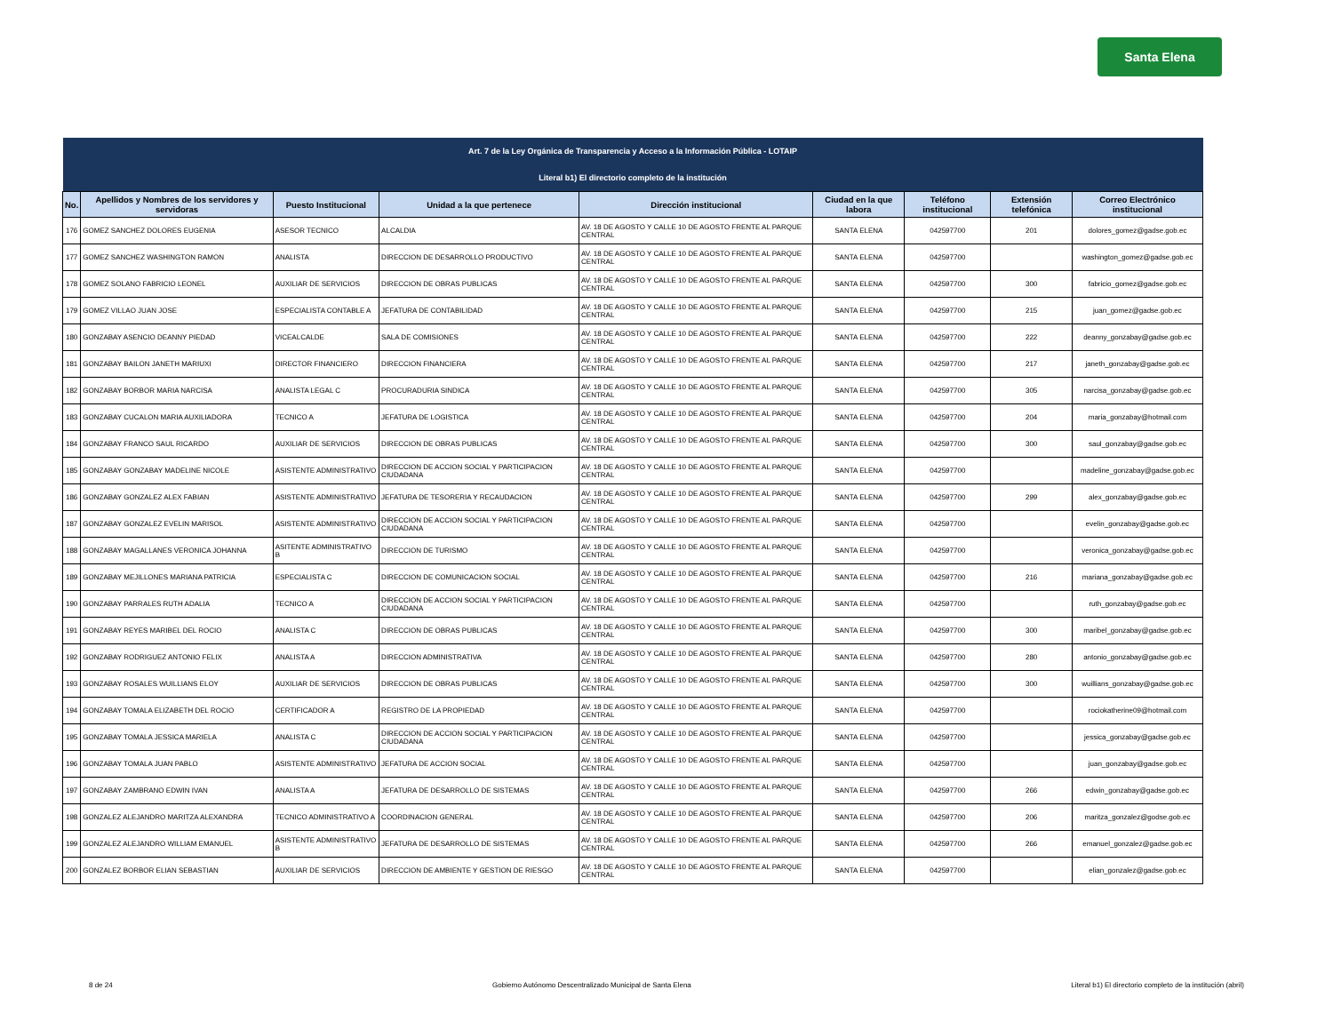Santa Elena
| Art. 7 de la Ley Orgánica de Transparencia y Acceso a la Información Pública - LOTAIP | | | | | | | | |
| --- | --- | --- | --- | --- | --- | --- | --- | --- |
| Literal b1) El directorio completo de la institución | | | | | | | | |
| No. | Apellidos y Nombres de los servidores y servidoras | Puesto Institucional | Unidad a la que pertenece | Dirección institucional | Ciudad en la que labora | Teléfono institucional | Extensión telefónica | Correo Electrónico institucional |
| 176 | GOMEZ SANCHEZ DOLORES EUGENIA | ASESOR TECNICO | ALCALDIA | AV. 18 DE AGOSTO Y CALLE 10 DE AGOSTO FRENTE AL PARQUE CENTRAL | SANTA ELENA | 042597700 | 201 | dolores_gomez@gadse.gob.ec |
| 177 | GOMEZ SANCHEZ WASHINGTON RAMON | ANALISTA | DIRECCION DE DESARROLLO PRODUCTIVO | AV. 18 DE AGOSTO Y CALLE 10 DE AGOSTO FRENTE AL PARQUE CENTRAL | SANTA ELENA | 042597700 | | washington_gomez@gadse.gob.ec |
| 178 | GOMEZ SOLANO FABRICIO LEONEL | AUXILIAR DE SERVICIOS | DIRECCION DE OBRAS PUBLICAS | AV. 18 DE AGOSTO Y CALLE 10 DE AGOSTO FRENTE AL PARQUE CENTRAL | SANTA ELENA | 042597700 | 300 | fabricio_gomez@gadse.gob.ec |
| 179 | GOMEZ VILLAO JUAN JOSE | ESPECIALISTA CONTABLE A | JEFATURA DE CONTABILIDAD | AV. 18 DE AGOSTO Y CALLE 10 DE AGOSTO FRENTE AL PARQUE CENTRAL | SANTA ELENA | 042597700 | 215 | juan_gomez@gadse.gob.ec |
| 180 | GONZABAY ASENCIO DEANNY PIEDAD | VICEALCALDE | SALA DE COMISIONES | AV. 18 DE AGOSTO Y CALLE 10 DE AGOSTO FRENTE AL PARQUE CENTRAL | SANTA ELENA | 042597700 | 222 | deanny_gonzabay@gadse.gob.ec |
| 181 | GONZABAY BAILON JANETH MARIUXI | DIRECTOR FINANCIERO | DIRECCION FINANCIERA | AV. 18 DE AGOSTO Y CALLE 10 DE AGOSTO FRENTE AL PARQUE CENTRAL | SANTA ELENA | 042597700 | 217 | janeth_gonzabay@gadse.gob.ec |
| 182 | GONZABAY BORBOR MARIA NARCISA | ANALISTA LEGAL C | PROCURADURIA SINDICA | AV. 18 DE AGOSTO Y CALLE 10 DE AGOSTO FRENTE AL PARQUE CENTRAL | SANTA ELENA | 042597700 | 305 | narcisa_gonzabay@gadse.gob.ec |
| 183 | GONZABAY CUCALON MARIA AUXILIADORA | TECNICO A | JEFATURA DE LOGISTICA | AV. 18 DE AGOSTO Y CALLE 10 DE AGOSTO FRENTE AL PARQUE CENTRAL | SANTA ELENA | 042597700 | 204 | maria_gonzabay@hotmail.com |
| 184 | GONZABAY FRANCO SAUL RICARDO | AUXILIAR DE SERVICIOS | DIRECCION DE OBRAS PUBLICAS | AV. 18 DE AGOSTO Y CALLE 10 DE AGOSTO FRENTE AL PARQUE CENTRAL | SANTA ELENA | 042597700 | 300 | saul_gonzabay@gadse.gob.ec |
| 185 | GONZABAY GONZABAY MADELINE NICOLE | ASISTENTE ADMINISTRATIVO | DIRECCION DE ACCION SOCIAL Y PARTICIPACION CIUDADANA | AV. 18 DE AGOSTO Y CALLE 10 DE AGOSTO FRENTE AL PARQUE CENTRAL | SANTA ELENA | 042597700 | | madeline_gonzabay@gadse.gob.ec |
| 186 | GONZABAY GONZALEZ ALEX FABIAN | ASISTENTE ADMINISTRATIVO | JEFATURA DE TESORERIA Y RECAUDACION | AV. 18 DE AGOSTO Y CALLE 10 DE AGOSTO FRENTE AL PARQUE CENTRAL | SANTA ELENA | 042597700 | 299 | alex_gonzabay@gadse.gob.ec |
| 187 | GONZABAY GONZALEZ EVELIN MARISOL | ASISTENTE ADMINISTRATIVO | DIRECCION DE ACCION SOCIAL Y PARTICIPACION CIUDADANA | AV. 18 DE AGOSTO Y CALLE 10 DE AGOSTO FRENTE AL PARQUE CENTRAL | SANTA ELENA | 042597700 | | evelin_gonzabay@gadse.gob.ec |
| 188 | GONZABAY MAGALLANES VERONICA JOHANNA | ASITENTE ADMINISTRATIVO B | DIRECCION DE TURISMO | AV. 18 DE AGOSTO Y CALLE 10 DE AGOSTO FRENTE AL PARQUE CENTRAL | SANTA ELENA | 042597700 | | veronica_gonzabay@gadse.gob.ec |
| 189 | GONZABAY MEJILLONES MARIANA PATRICIA | ESPECIALISTA C | DIRECCION DE COMUNICACION SOCIAL | AV. 18 DE AGOSTO Y CALLE 10 DE AGOSTO FRENTE AL PARQUE CENTRAL | SANTA ELENA | 042597700 | 216 | mariana_gonzabay@gadse.gob.ec |
| 190 | GONZABAY PARRALES RUTH ADALIA | TECNICO A | DIRECCION DE ACCION SOCIAL Y PARTICIPACION CIUDADANA | AV. 18 DE AGOSTO Y CALLE 10 DE AGOSTO FRENTE AL PARQUE CENTRAL | SANTA ELENA | 042597700 | | ruth_gonzabay@gadse.gob.ec |
| 191 | GONZABAY REYES MARIBEL DEL ROCIO | ANALISTA C | DIRECCION DE OBRAS PUBLICAS | AV. 18 DE AGOSTO Y CALLE 10 DE AGOSTO FRENTE AL PARQUE CENTRAL | SANTA ELENA | 042597700 | 300 | maribel_gonzabay@gadse.gob.ec |
| 192 | GONZABAY RODRIGUEZ ANTONIO FELIX | ANALISTA A | DIRECCION ADMINISTRATIVA | AV. 18 DE AGOSTO Y CALLE 10 DE AGOSTO FRENTE AL PARQUE CENTRAL | SANTA ELENA | 042597700 | 280 | antonio_gonzabay@gadse.gob.ec |
| 193 | GONZABAY ROSALES WUILLIANS ELOY | AUXILIAR DE SERVICIOS | DIRECCION DE OBRAS PUBLICAS | AV. 18 DE AGOSTO Y CALLE 10 DE AGOSTO FRENTE AL PARQUE CENTRAL | SANTA ELENA | 042597700 | 300 | wuillians_gonzabay@gadse.gob.ec |
| 194 | GONZABAY TOMALA ELIZABETH DEL ROCIO | CERTIFICADOR A | REGISTRO DE LA PROPIEDAD | AV. 18 DE AGOSTO Y CALLE 10 DE AGOSTO FRENTE AL PARQUE CENTRAL | SANTA ELENA | 042597700 | | rociokatherine09@hotmail.com |
| 195 | GONZABAY TOMALA JESSICA MARIELA | ANALISTA C | DIRECCION DE ACCION SOCIAL Y PARTICIPACION CIUDADANA | AV. 18 DE AGOSTO Y CALLE 10 DE AGOSTO FRENTE AL PARQUE CENTRAL | SANTA ELENA | 042597700 | | jessica_gonzabay@gadse.gob.ec |
| 196 | GONZABAY TOMALA JUAN PABLO | ASISTENTE ADMINISTRATIVO | JEFATURA DE ACCION SOCIAL | AV. 18 DE AGOSTO Y CALLE 10 DE AGOSTO FRENTE AL PARQUE CENTRAL | SANTA ELENA | 042597700 | | juan_gonzabay@gadse.gob.ec |
| 197 | GONZABAY ZAMBRANO EDWIN IVAN | ANALISTA A | JEFATURA DE DESARROLLO DE SISTEMAS | AV. 18 DE AGOSTO Y CALLE 10 DE AGOSTO FRENTE AL PARQUE CENTRAL | SANTA ELENA | 042597700 | 266 | edwin_gonzabay@gadse.gob.ec |
| 198 | GONZALEZ ALEJANDRO MARITZA ALEXANDRA | TECNICO ADMINISTRATIVO A | COORDINACION GENERAL | AV. 18 DE AGOSTO Y CALLE 10 DE AGOSTO FRENTE AL PARQUE CENTRAL | SANTA ELENA | 042597700 | 206 | maritza_gonzalez@godse.gob.ec |
| 199 | GONZALEZ ALEJANDRO WILLIAM EMANUEL | ASISTENTE ADMINISTRATIVO B | JEFATURA DE DESARROLLO DE SISTEMAS | AV. 18 DE AGOSTO Y CALLE 10 DE AGOSTO FRENTE AL PARQUE CENTRAL | SANTA ELENA | 042597700 | 266 | emanuel_gonzalez@gadse.gob.ec |
| 200 | GONZALEZ BORBOR ELIAN SEBASTIAN | AUXILIAR DE SERVICIOS | DIRECCION DE AMBIENTE Y GESTION DE RIESGO | AV. 18 DE AGOSTO Y CALLE 10 DE AGOSTO FRENTE AL PARQUE CENTRAL | SANTA ELENA | 042597700 | | elian_gonzalez@gadse.gob.ec |
8 de 24 Gobierno Autónomo Descentralizado Municipal de Santa Elena Literal b1) El directorio completo de la institución (abril)